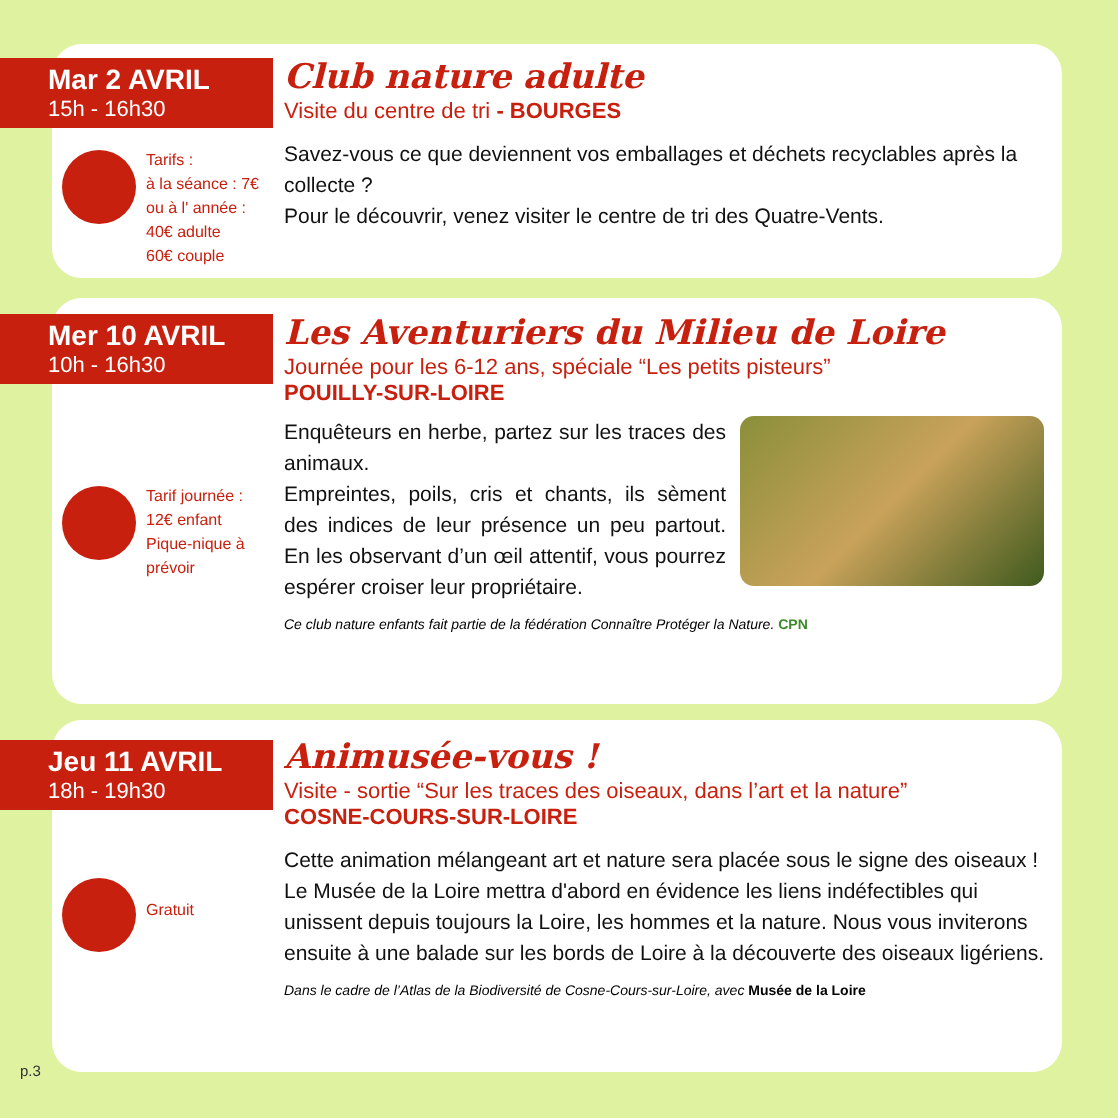Mar 2 AVRIL
15h - 16h30
Club nature adulte
Visite du centre de tri - BOURGES
Savez-vous ce que deviennent vos emballages et déchets recyclables après la collecte ?
Pour le découvrir, venez visiter le centre de tri des Quatre-Vents.
Tarifs :
à la séance : 7€
ou à l' année :
40€ adulte
60€ couple
Mer 10 AVRIL
10h - 16h30
Les Aventuriers du Milieu de Loire
Journée pour les 6-12 ans, spéciale “Les petits pisteurs”
POUILLY-SUR-LOIRE
Enquêteurs en herbe, partez sur les traces des animaux.
Empreintes, poils, cris et chants, ils sèment des indices de leur présence un peu partout. En les observant d’un œil attentif, vous pourrez espérer croiser leur propriétaire.
Ce club nature enfants fait partie de la fédération Connaître Protéger la Nature. CPN
Tarif journée :
12€ enfant
Pique-nique à
prévoir
Jeu 11 AVRIL
18h - 19h30
Animusée-vous !
Visite - sortie “Sur les traces des oiseaux, dans l’art et la nature”
COSNE-COURS-SUR-LOIRE
Cette animation mélangeant art et nature sera placée sous le signe des oiseaux ! Le Musée de la Loire mettra d'abord en évidence les liens indéfectibles qui unissent depuis toujours la Loire, les hommes et la nature. Nous vous inviterons ensuite à une balade sur les bords de Loire à la découverte des oiseaux ligériens.
Dans le cadre de l’Atlas de la Biodiversité de Cosne-Cours-sur-Loire, avec Musée de la Loire
Gratuit
p.3